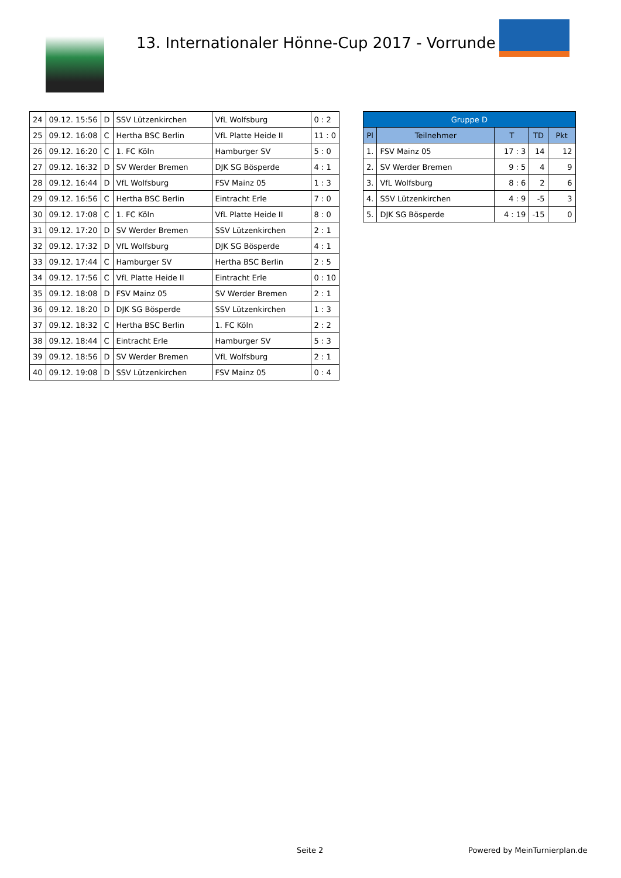13. Internationaler Hönne-Cup 2017 - Vorrunde
| 24 | 09.12. 15:56 | D | SSV Lützenkirchen | VfL Wolfsburg | 0 : 2 |
| 25 | 09.12. 16:08 | C | Hertha BSC Berlin | VfL Platte Heide II | 11 : 0 |
| 26 | 09.12. 16:20 | C | 1. FC Köln | Hamburger SV | 5 : 0 |
| 27 | 09.12. 16:32 | D | SV Werder Bremen | DJK SG Bösperde | 4 : 1 |
| 28 | 09.12. 16:44 | D | VfL Wolfsburg | FSV Mainz 05 | 1 : 3 |
| 29 | 09.12. 16:56 | C | Hertha BSC Berlin | Eintracht Erle | 7 : 0 |
| 30 | 09.12. 17:08 | C | 1. FC Köln | VfL Platte Heide II | 8 : 0 |
| 31 | 09.12. 17:20 | D | SV Werder Bremen | SSV Lützenkirchen | 2 : 1 |
| 32 | 09.12. 17:32 | D | VfL Wolfsburg | DJK SG Bösperde | 4 : 1 |
| 33 | 09.12. 17:44 | C | Hamburger SV | Hertha BSC Berlin | 2 : 5 |
| 34 | 09.12. 17:56 | C | VfL Platte Heide II | Eintracht Erle | 0 : 10 |
| 35 | 09.12. 18:08 | D | FSV Mainz 05 | SV Werder Bremen | 2 : 1 |
| 36 | 09.12. 18:20 | D | DJK SG Bösperde | SSV Lützenkirchen | 1 : 3 |
| 37 | 09.12. 18:32 | C | Hertha BSC Berlin | 1. FC Köln | 2 : 2 |
| 38 | 09.12. 18:44 | C | Eintracht Erle | Hamburger SV | 5 : 3 |
| 39 | 09.12. 18:56 | D | SV Werder Bremen | VfL Wolfsburg | 2 : 1 |
| 40 | 09.12. 19:08 | D | SSV Lützenkirchen | FSV Mainz 05 | 0 : 4 |
| Gruppe D | | | | |
| --- | --- | --- | --- | --- |
| Pl | Teilnehmer | T | TD | Pkt |
| 1. | FSV Mainz 05 | 17 : 3 | 14 | 12 |
| 2. | SV Werder Bremen | 9 : 5 | 4 | 9 |
| 3. | VfL Wolfsburg | 8 : 6 | 2 | 6 |
| 4. | SSV Lützenkirchen | 4 : 9 | -5 | 3 |
| 5. | DJK SG Bösperde | 4 : 19 | -15 | 0 |
Seite 2 Powered by MeinTurnierplan.de